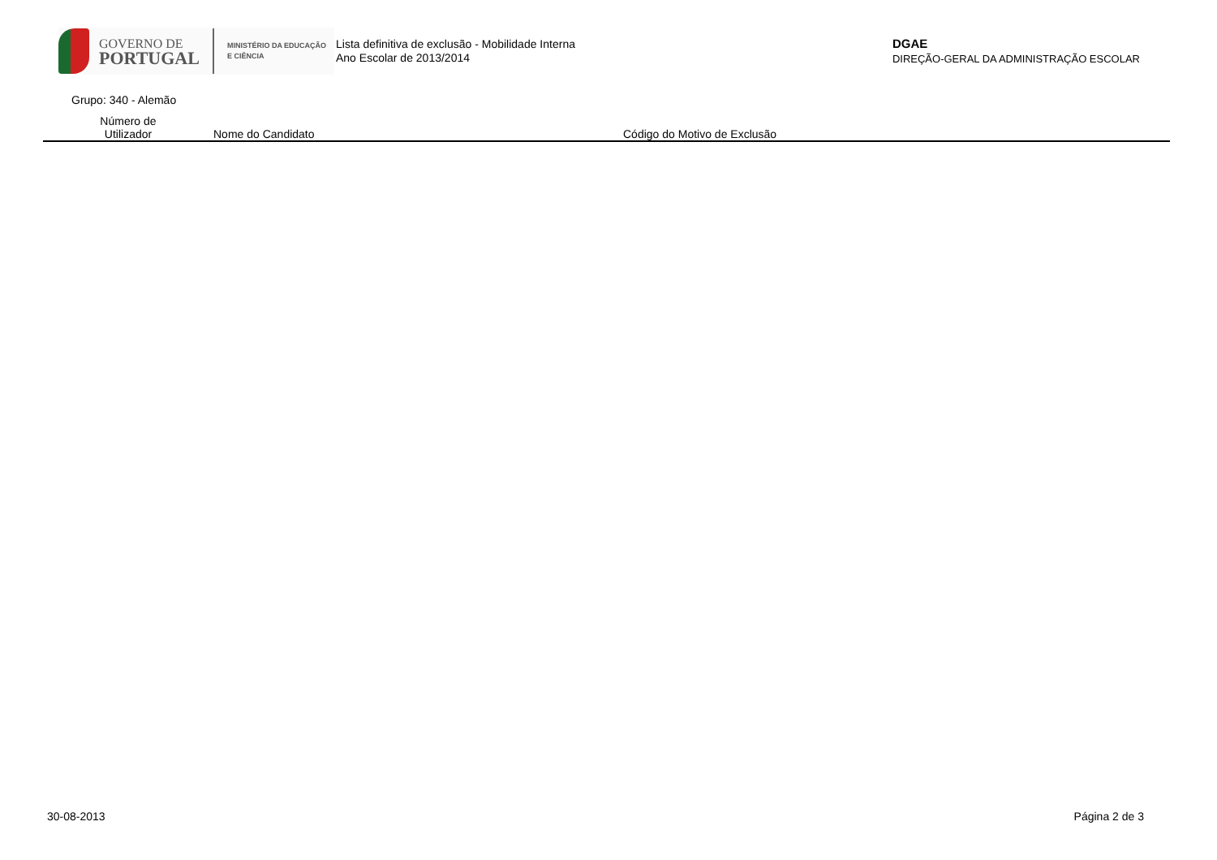GOVERNO DE
PORTUGAL
MINISTÉRIO DA EDUCAÇÃO
E CIÊNCIA
Lista definitiva de exclusão - Mobilidade Interna
Ano Escolar de 2013/2014
DGAE
DIREÇÃO-GERAL DA ADMINISTRAÇÃO ESCOLAR
Grupo: 340 - Alemão
| Número de Utilizador | Nome do Candidato | Código do Motivo de Exclusão |
| --- | --- | --- |
30-08-2013 Página 2 de 3